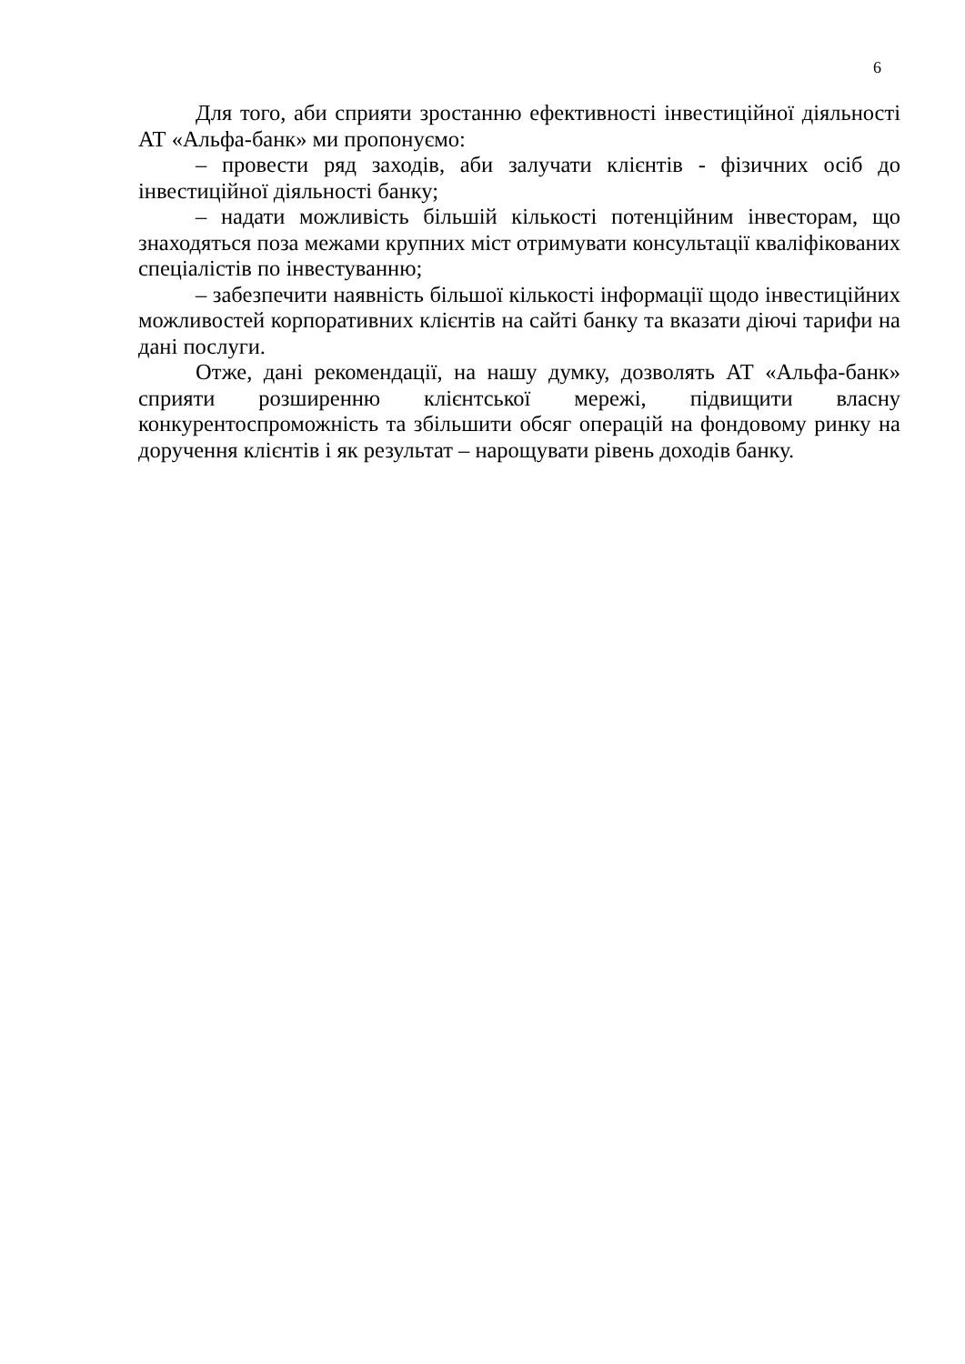6
Для того, аби сприяти зростанню ефективності інвестиційної діяльності АТ «Альфа-банк» ми пропонуємо:
– провести ряд заходів, аби залучати клієнтів - фізичних осіб до інвестиційної діяльності банку;
– надати можливість більшій кількості потенційним інвесторам, що знаходяться поза межами крупних міст отримувати консультації кваліфікованих спеціалістів по інвестуванню;
– забезпечити наявність більшої кількості інформації щодо інвестиційних можливостей корпоративних клієнтів на сайті банку та вказати діючі тарифи на дані послуги.
Отже, дані рекомендації, на нашу думку, дозволять АТ «Альфа-банк» сприяти розширенню клієнтської мережі, підвищити власну конкурентоспроможність та збільшити обсяг операцій на фондовому ринку на доручення клієнтів і як результат – нарощувати рівень доходів банку.